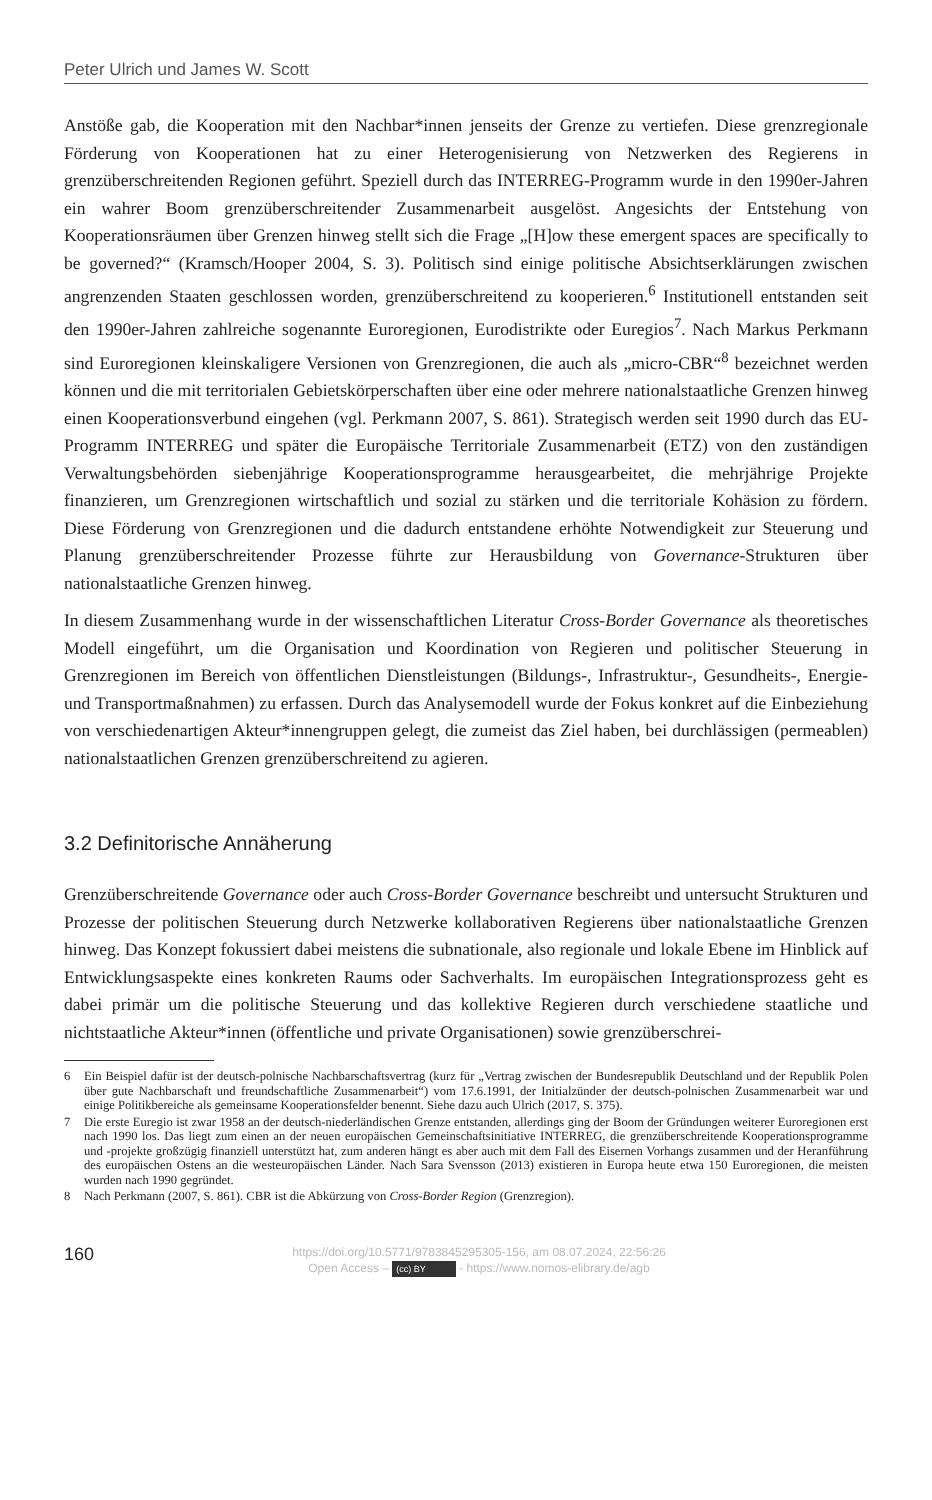Peter Ulrich und James W. Scott
Anstöße gab, die Kooperation mit den Nachbar*innen jenseits der Grenze zu vertiefen. Diese grenzregionale Förderung von Kooperationen hat zu einer Heterogenisierung von Netzwerken des Regierens in grenzüberschreitenden Regionen geführt. Speziell durch das INTERREG-Programm wurde in den 1990er-Jahren ein wahrer Boom grenzüberschreitender Zusammenarbeit ausgelöst. Angesichts der Entstehung von Kooperationsräumen über Grenzen hinweg stellt sich die Frage „[H]ow these emergent spaces are specifically to be governed?“ (Kramsch/Hooper 2004, S. 3). Politisch sind einige politische Absichtserklärungen zwischen angrenzenden Staaten geschlossen worden, grenzüberschreitend zu kooperieren.<sup>6</sup> Institutionell entstanden seit den 1990er-Jahren zahlreiche sogenannte Euroregionen, Eurodistrikte oder Euregios<sup>7</sup>. Nach Markus Perkmann sind Euroregionen kleinskaligere Versionen von Grenzregionen, die auch als „micro-CBR“<sup>8</sup> bezeichnet werden können und die mit territorialen Gebietskörperschaften über eine oder mehrere nationalstaatliche Grenzen hinweg einen Kooperationsverbund eingehen (vgl. Perkmann 2007, S. 861). Strategisch werden seit 1990 durch das EU-Programm INTERREG und später die Europäische Territoriale Zusammenarbeit (ETZ) von den zuständigen Verwaltungsbehörden siebenjährige Kooperationsprogramme herausgearbeitet, die mehrjährige Projekte finanzieren, um Grenzregionen wirtschaftlich und sozial zu stärken und die territoriale Kohäsion zu fördern. Diese Förderung von Grenzregionen und die dadurch entstandene erhöhte Notwendigkeit zur Steuerung und Planung grenzüberschreitender Prozesse führte zur Herausbildung von Governance-Strukturen über nationalstaatliche Grenzen hinweg.
In diesem Zusammenhang wurde in der wissenschaftlichen Literatur Cross-Border Governance als theoretisches Modell eingeführt, um die Organisation und Koordination von Regieren und politischer Steuerung in Grenzregionen im Bereich von öffentlichen Dienstleistungen (Bildungs-, Infrastruktur-, Gesundheits-, Energie- und Transportmaßnahmen) zu erfassen. Durch das Analysemodell wurde der Fokus konkret auf die Einbeziehung von verschiedenartigen Akteur*innengruppen gelegt, die zumeist das Ziel haben, bei durchlässigen (permeablen) nationalstaatlichen Grenzen grenzüberschreitend zu agieren.
3.2 Definitorische Annäherung
Grenzüberschreitende Governance oder auch Cross-Border Governance beschreibt und untersucht Strukturen und Prozesse der politischen Steuerung durch Netzwerke kollaborativen Regierens über nationalstaatliche Grenzen hinweg. Das Konzept fokussiert dabei meistens die subnationale, also regionale und lokale Ebene im Hinblick auf Entwicklungsaspekte eines konkreten Raums oder Sachverhalts. Im europäischen Integrationsprozess geht es dabei primär um die politische Steuerung und das kollektive Regieren durch verschiedene staatliche und nichtstaatliche Akteur*innen (öffentliche und private Organisationen) sowie grenzüberschrei-
6 Ein Beispiel dafür ist der deutsch-polnische Nachbarschaftsvertrag (kurz für „Vertrag zwischen der Bundesrepublik Deutschland und der Republik Polen über gute Nachbarschaft und freundschaftliche Zusammenarbeit“) vom 17.6.1991, der Initialzünder der deutsch-polnischen Zusammenarbeit war und einige Politikbereiche als gemeinsame Kooperationsfelder benennt. Siehe dazu auch Ulrich (2017, S. 375).
7 Die erste Euregio ist zwar 1958 an der deutsch-niederländischen Grenze entstanden, allerdings ging der Boom der Gründungen weiterer Euroregionen erst nach 1990 los. Das liegt zum einen an der neuen europäischen Gemeinschaftsinitiative INTERREG, die grenzüberschreitende Kooperationsprogramme und -projekte großzügig finanziell unterstützt hat, zum anderen hängt es aber auch mit dem Fall des Eisernen Vorhangs zusammen und der Heranführung des europäischen Ostens an die westeuropäischen Länder. Nach Sara Svensson (2013) existieren in Europa heute etwa 150 Euroregionen, die meisten wurden nach 1990 gegründet.
8 Nach Perkmann (2007, S. 861). CBR ist die Abkürzung von Cross-Border Region (Grenzregion).
160
https://doi.org/10.5771/9783845295305-156, am 08.07.2024, 22:56:26
Open Access – (cc) BY - https://www.nomos-elibrary.de/agb